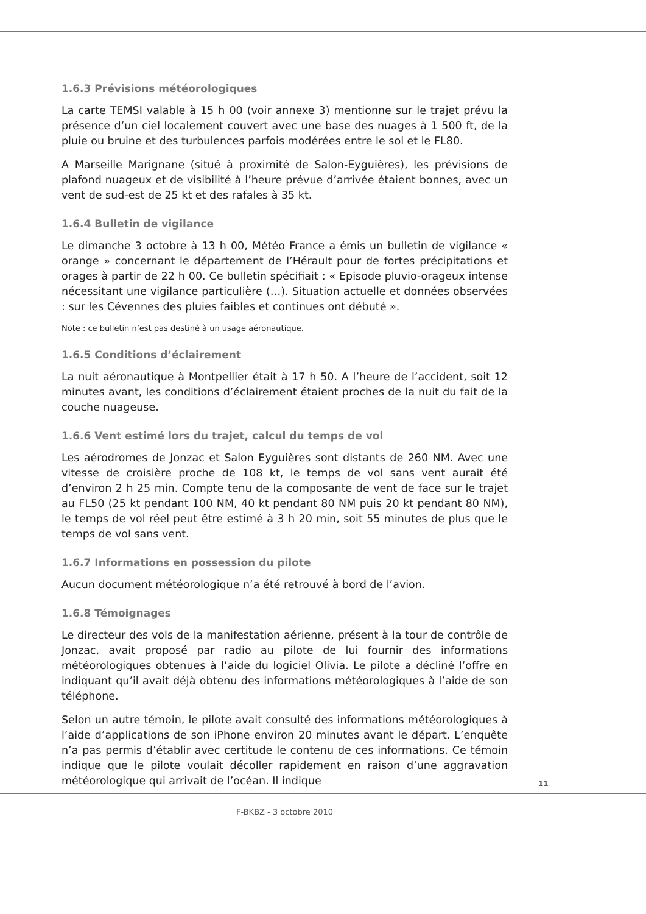1.6.3 Prévisions météorologiques
La carte TEMSI valable à 15 h 00 (voir annexe 3) mentionne sur le trajet prévu la présence d’un ciel localement couvert avec une base des nuages à 1 500 ft, de la pluie ou bruine et des turbulences parfois modérées entre le sol et le FL80.
A Marseille Marignane (situé à proximité de Salon-Eyguières), les prévisions de plafond nuageux et de visibilité à l’heure prévue d’arrivée étaient bonnes, avec un vent de sud-est de 25 kt et des rafales à 35 kt.
1.6.4 Bulletin de vigilance
Le dimanche 3 octobre à 13 h 00, Météo France a émis un bulletin de vigilance « orange » concernant le département de l’Hérault pour de fortes précipitations et orages à partir de 22 h 00. Ce bulletin spécifiait : « Episode pluvio-orageux intense nécessitant une vigilance particulière (…). Situation actuelle et données observées : sur les Cévennes des pluies faibles et continues ont débuté ».
Note : ce bulletin n’est pas destiné à un usage aéronautique.
1.6.5 Conditions d’éclairement
La nuit aéronautique à Montpellier était à 17 h 50. A l’heure de l’accident, soit 12 minutes avant, les conditions d’éclairement étaient proches de la nuit du fait de la couche nuageuse.
1.6.6 Vent estimé lors du trajet, calcul du temps de vol
Les aérodromes de Jonzac et Salon Eyguières sont distants de 260 NM. Avec une vitesse de croisière proche de 108 kt, le temps de vol sans vent aurait été d’environ 2 h 25 min. Compte tenu de la composante de vent de face sur le trajet au FL50 (25 kt pendant 100 NM, 40 kt pendant 80 NM puis 20 kt pendant 80 NM), le temps de vol réel peut être estimé à 3 h 20 min, soit 55 minutes de plus que le temps de vol sans vent.
1.6.7 Informations en possession du pilote
Aucun document météorologique n’a été retrouvé à bord de l’avion.
1.6.8 Témoignages
Le directeur des vols de la manifestation aérienne, présent à la tour de contrôle de Jonzac, avait proposé par radio au pilote de lui fournir des informations météorologiques obtenues à l’aide du logiciel Olivia. Le pilote a décliné l’offre en indiquant qu’il avait déjà obtenu des informations météorologiques à l’aide de son téléphone.
Selon un autre témoin, le pilote avait consulté des informations météorologiques à l’aide d’applications de son iPhone environ 20 minutes avant le départ. L’enquête n’a pas permis d’établir avec certitude le contenu de ces informations. Ce témoin indique que le pilote voulait décoller rapidement en raison d’une aggravation météorologique qui arrivait de l’océan. Il indique
11
F-BKBZ - 3 octobre 2010